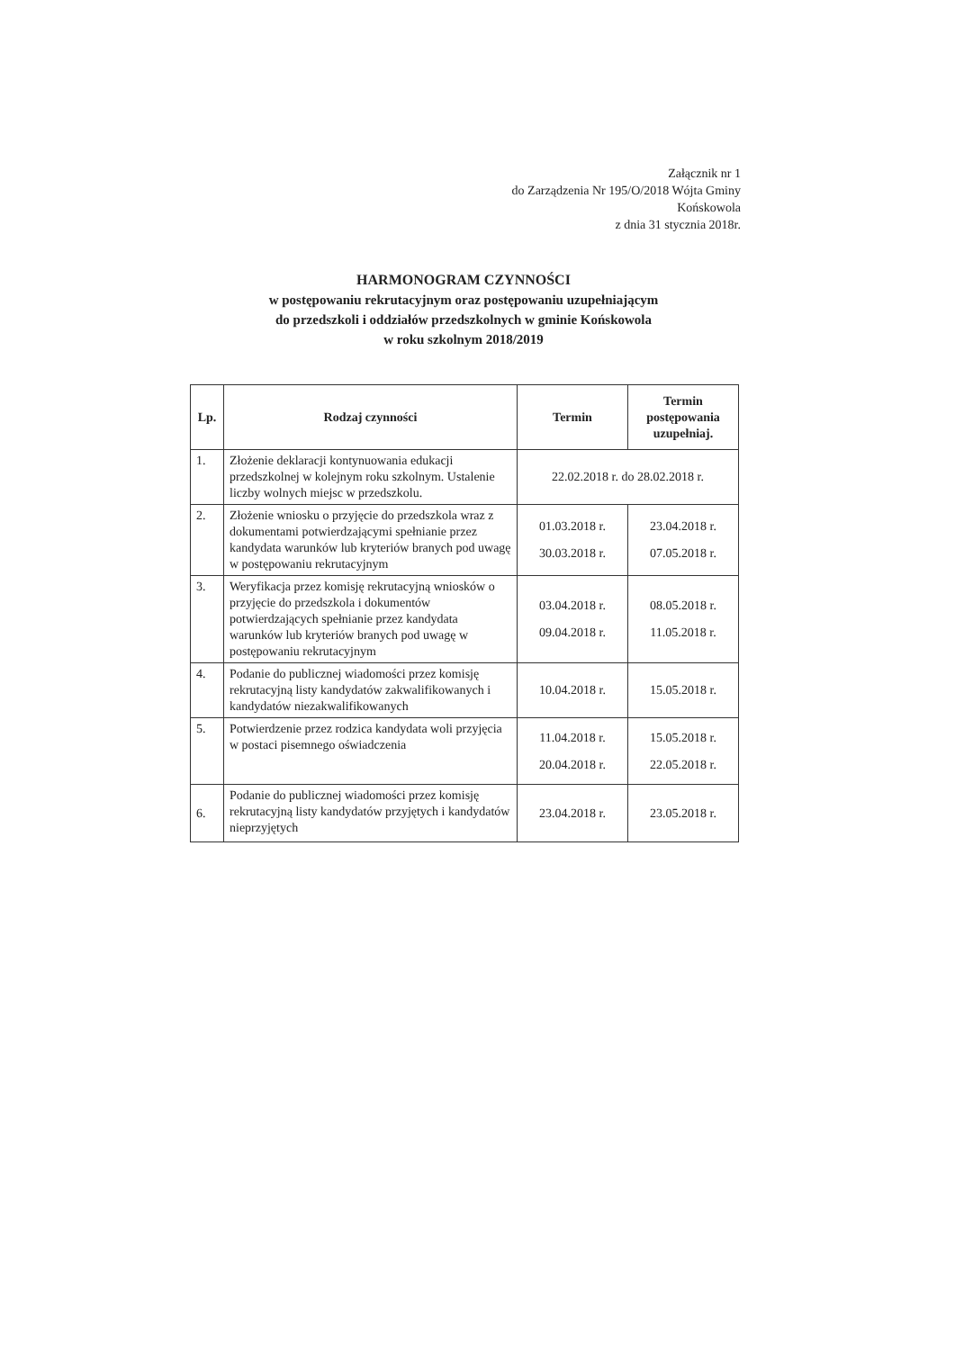Załącznik nr 1
do Zarządzenia Nr 195/O/2018 Wójta Gminy
Końskowola
z dnia 31 stycznia 2018r.
HARMONOGRAM CZYNNOŚCI
w postępowaniu rekrutacyjnym oraz postępowaniu uzupełniającym
do przedszkoli i oddziałów przedszkolnych w gminie Końskowola
w roku szkolnym 2018/2019
| Lp. | Rodzaj czynności | Termin | Termin postępowania uzupełniaj. |
| --- | --- | --- | --- |
| 1. | Złożenie deklaracji kontynuowania edukacji przedszkolnej w kolejnym roku szkolnym. Ustalenie liczby wolnych miejsc w przedszkolu. | 22.02.2018 r. do 28.02.2018 r. | |
| 2. | Złożenie wniosku o przyjęcie do przedszkola wraz z dokumentami potwierdzającymi spełnianie przez kandydata warunków lub kryteriów branych pod uwagę w postępowaniu rekrutacyjnym | 01.03.2018 r. 30.03.2018 r. | 23.04.2018 r. 07.05.2018 r. |
| 3. | Weryfikacja przez komisję rekrutacyjną wniosków o przyjęcie do przedszkola i dokumentów potwierdzających spełnianie przez kandydata warunków lub kryteriów branych pod uwagę w postępowaniu rekrutacyjnym | 03.04.2018 r. 09.04.2018 r. | 08.05.2018 r. 11.05.2018 r. |
| 4. | Podanie do publicznej wiadomości przez komisję rekrutacyjną listy kandydatów zakwalifikowanych i kandydatów niezakwalifikowanych | 10.04.2018 r. | 15.05.2018 r. |
| 5. | Potwierdzenie przez rodzica kandydata woli przyjęcia w postaci pisemnego oświadczenia | 11.04.2018 r. 20.04.2018 r. | 15.05.2018 r. 22.05.2018 r. |
| 6. | Podanie do publicznej wiadomości przez komisję rekrutacyjną listy kandydatów przyjętych i kandydatów nieprzyjętych | 23.04.2018 r. | 23.05.2018 r. |